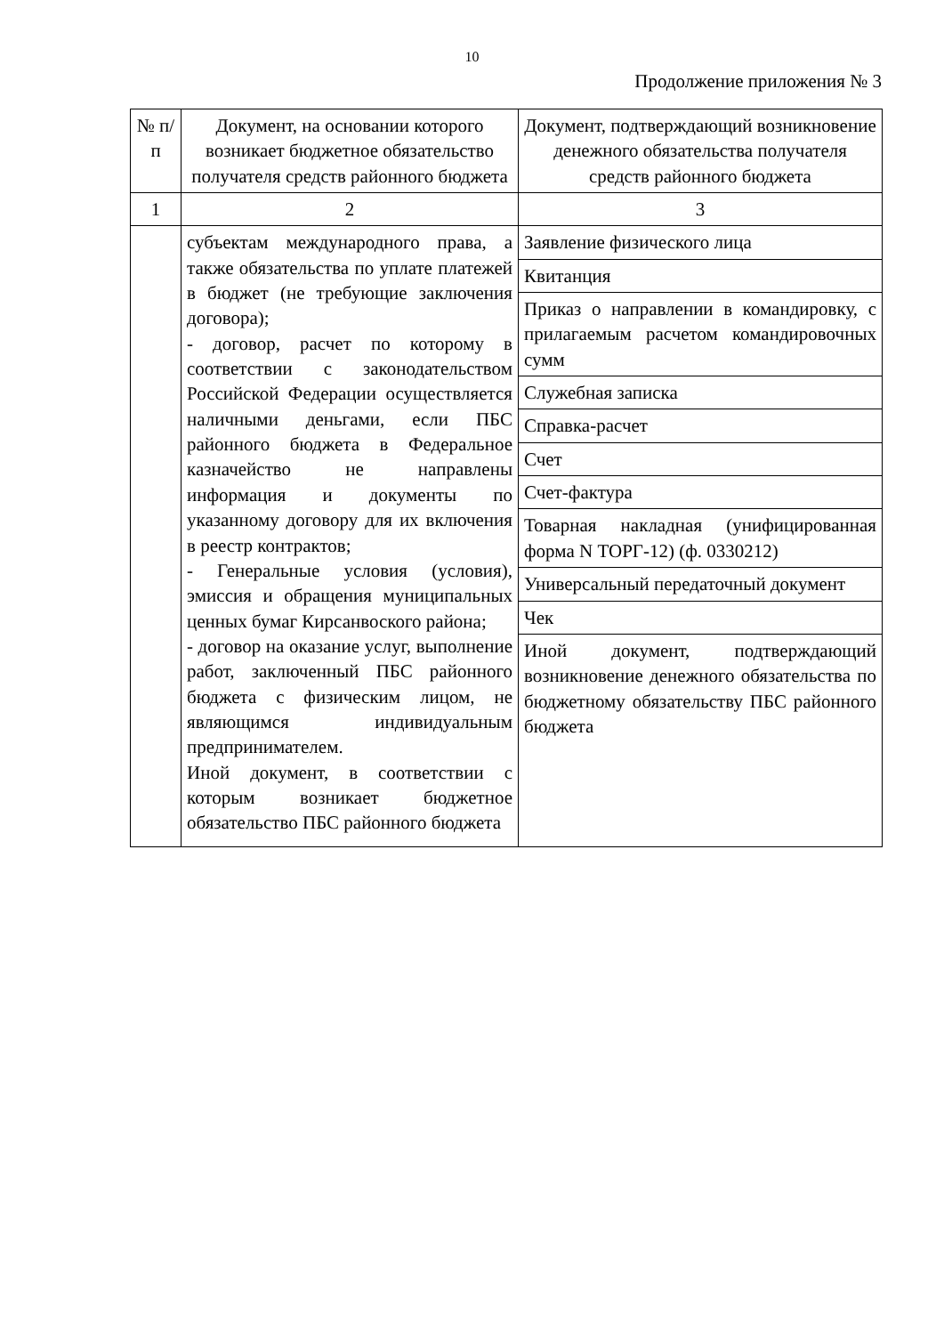10
Продолжение приложения № 3
| № п/п | Документ, на основании которого возникает бюджетное обязательство получателя средств районного бюджета | Документ, подтверждающий возникновение денежного обязательства получателя средств районного бюджета |
| --- | --- | --- |
| 1 | 2 | 3 |
| | субъектам международного права, а также обязательства по уплате платежей в бюджет (не требующие заключения договора); - договор, расчет по которому в соответствии с законодательством Российской Федерации осуществляется наличными деньгами, если ПБС районного бюджета в Федеральное казначейство не направлены информация и документы по указанному договору для их включения в реестр контрактов; - Генеральные условия (условия), эмиссия и обращения муниципальных ценных бумаг Кирсанвоского района; - договор на оказание услуг, выполнение работ, заключенный ПБС районного бюджета с физическим лицом, не являющимся индивидуальным предпринимателем. Иной документ, в соответствии с которым возникает бюджетное обязательство ПБС районного бюджета | Заявление физического лица |
| | | Квитанция |
| | | Приказ о направлении в командировку, с прилагаемым расчетом командировочных сумм |
| | | Служебная записка |
| | | Справка-расчет |
| | | Счет |
| | | Счет-фактура |
| | | Товарная накладная (унифицированная форма N ТОРГ-12) (ф. 0330212) |
| | | Универсальный передаточный документ |
| | | Чек |
| | | Иной документ, подтверждающий возникновение денежного обязательства по бюджетному обязательству ПБС районного бюджета |